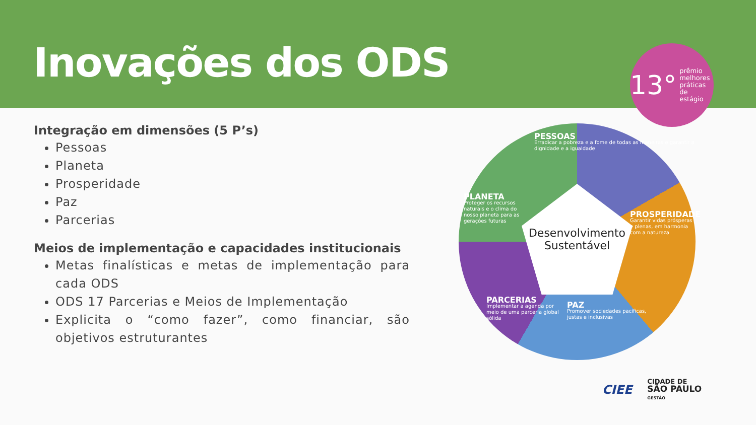Inovações dos ODS
13° prêmio
melhores
práticas
de estágio
Integração em dimensões (5 P’s)
Pessoas
Planeta
Prosperidade
Paz
Parcerias
Meios de implementação e capacidades institucionais
Metas finalísticas e metas de implementação para cada ODS
ODS 17 Parcerias e Meios de Implementação
Explicita o “como fazer”, como financiar, são objetivos estruturantes
Desenvolvimento Sustentável
PESSOAS
Erradicar a pobreza e a fome de todas as maneiras e garantir a dignidade e a igualdade
PLANETA
Proteger os recursos naturais e o clima do nosso planeta para as gerações futuras
PROSPERIDADE
Garantir vidas prósperas e plenas, em harmonia com a natureza
PARCERIAS
Implementar a agenda por meio de uma parceria global sólida
PAZ
Promover sociedades pacíficas, justas e inclusivas
CIEE
CIDADE DE
SÃO PAULO
GESTÃO